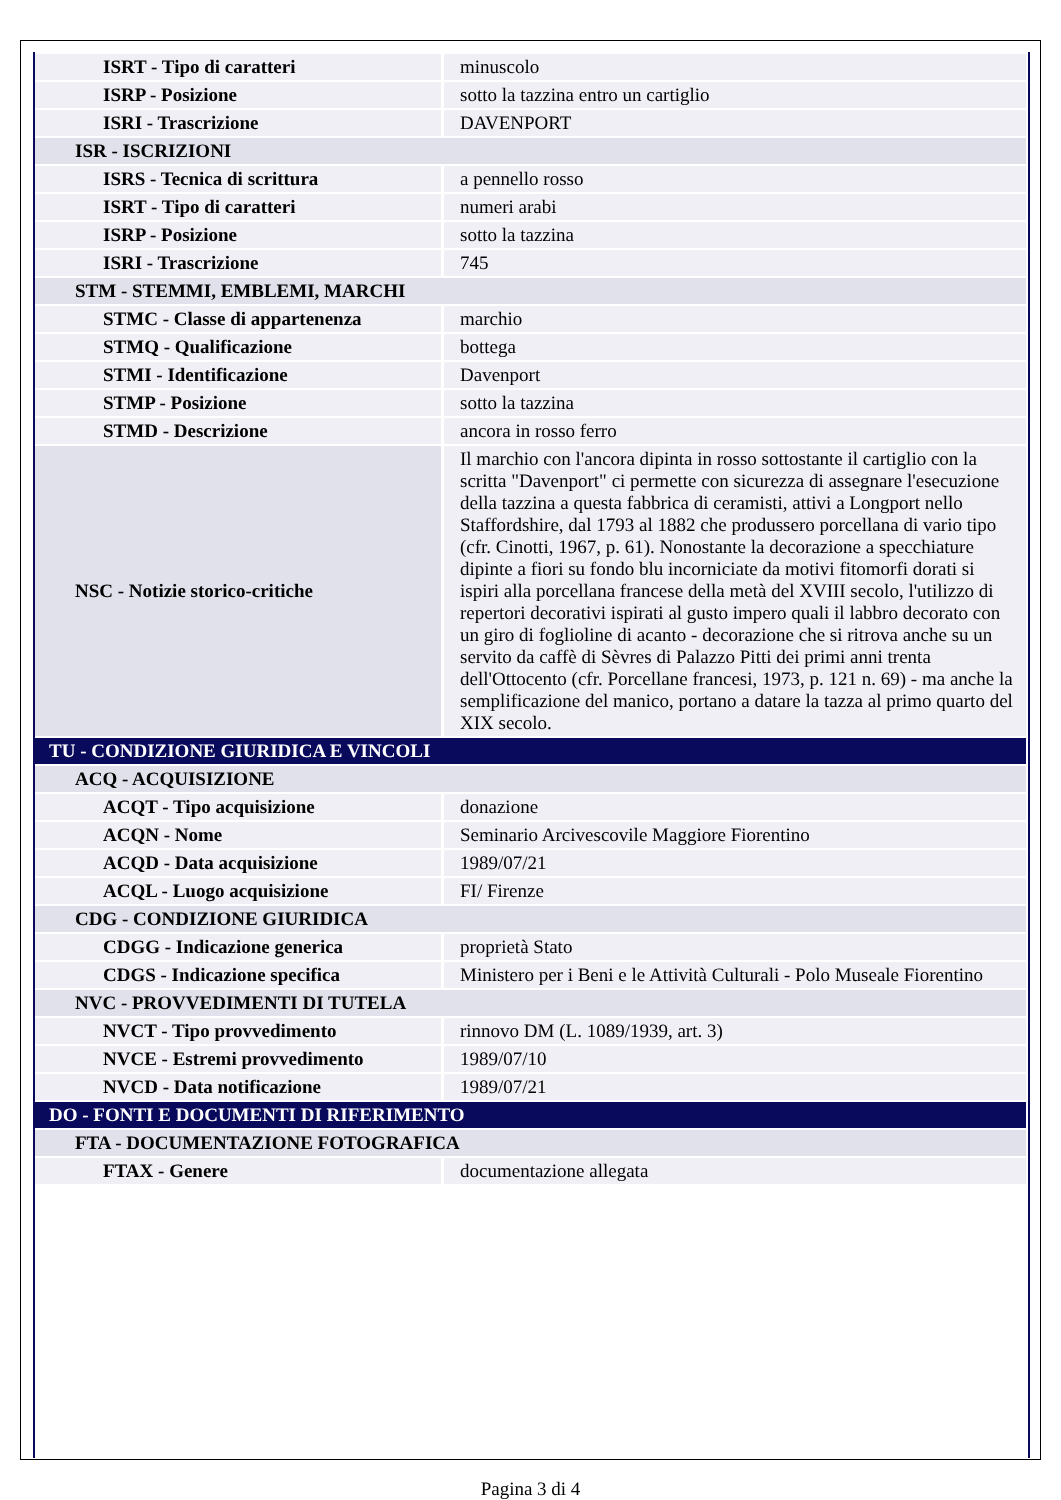| ISRT - Tipo di caratteri | minuscolo |
| ISRP - Posizione | sotto la tazzina entro un cartiglio |
| ISRI - Trascrizione | DAVENPORT |
| ISR - ISCRIZIONI | |
| ISRS - Tecnica di scrittura | a pennello rosso |
| ISRT - Tipo di caratteri | numeri arabi |
| ISRP - Posizione | sotto la tazzina |
| ISRI - Trascrizione | 745 |
| STM - STEMMI, EMBLEMI, MARCHI | |
| STMC - Classe di appartenenza | marchio |
| STMQ - Qualificazione | bottega |
| STMI - Identificazione | Davenport |
| STMP - Posizione | sotto la tazzina |
| STMD - Descrizione | ancora in rosso ferro |
| NSC - Notizie storico-critiche | Il marchio con l'ancora dipinta in rosso sottostante il cartiglio con la scritta "Davenport" ci permette con sicurezza di assegnare l'esecuzione della tazzina a questa fabbrica di ceramisti, attivi a Longport nello Staffordshire, dal 1793 al 1882 che produssero porcellana di vario tipo (cfr. Cinotti, 1967, p. 61). Nonostante la decorazione a specchiature dipinte a fiori su fondo blu incorniciate da motivi fitomorfi dorati si ispiri alla porcellana francese della metà del XVIII secolo, l'utilizzo di repertori decorativi ispirati al gusto impero quali il labbro decorato con un giro di foglioline di acanto - decorazione che si ritrova anche su un servito da caffè di Sèvres di Palazzo Pitti dei primi anni trenta dell'Ottocento (cfr. Porcellane francesi, 1973, p. 121 n. 69) - ma anche la semplificazione del manico, portano a datare la tazza al primo quarto del XIX secolo. |
| TU - CONDIZIONE GIURIDICA E VINCOLI | |
| ACQ - ACQUISIZIONE | |
| ACQT - Tipo acquisizione | donazione |
| ACQN - Nome | Seminario Arcivescovile Maggiore Fiorentino |
| ACQD - Data acquisizione | 1989/07/21 |
| ACQL - Luogo acquisizione | FI/ Firenze |
| CDG - CONDIZIONE GIURIDICA | |
| CDGG - Indicazione generica | proprietà Stato |
| CDGS - Indicazione specifica | Ministero per i Beni e le Attività Culturali - Polo Museale Fiorentino |
| NVC - PROVVEDIMENTI DI TUTELA | |
| NVCT - Tipo provvedimento | rinnovo DM (L. 1089/1939, art. 3) |
| NVCE - Estremi provvedimento | 1989/07/10 |
| NVCD - Data notificazione | 1989/07/21 |
| DO - FONTI E DOCUMENTI DI RIFERIMENTO | |
| FTA - DOCUMENTAZIONE FOTOGRAFICA | |
| FTAX - Genere | documentazione allegata |
Pagina 3 di 4